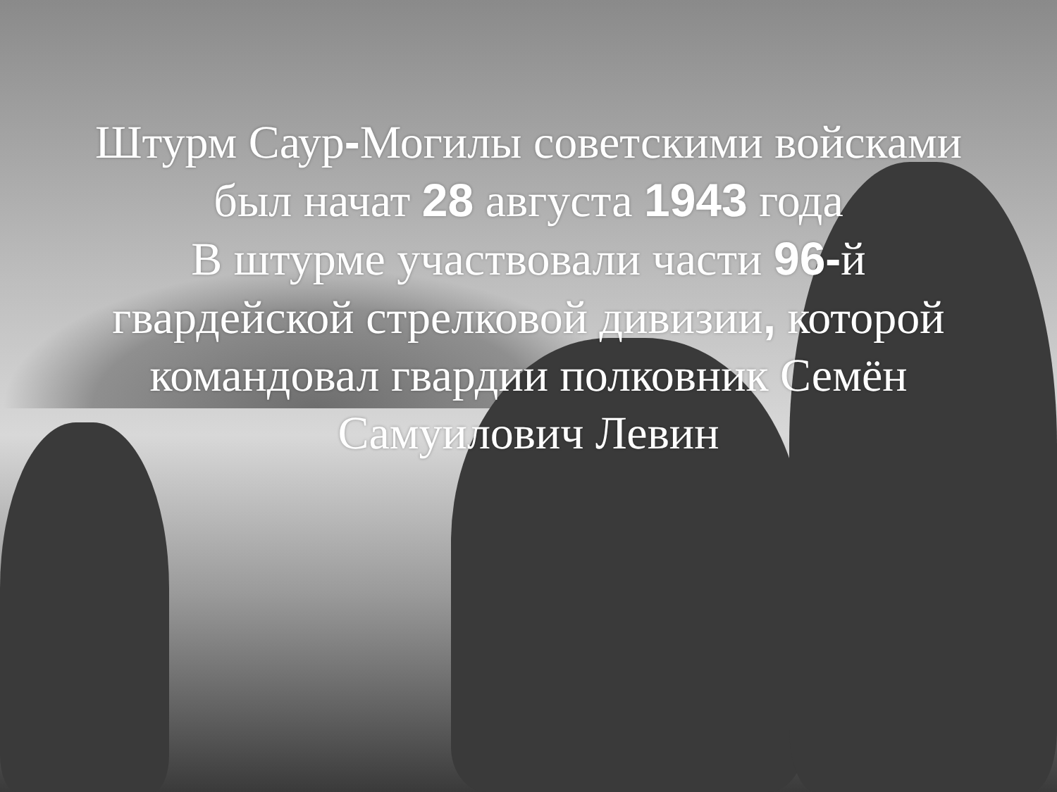Штурм Саур-Могилы советскими войсками
был начат 28 августа 1943 года
В штурме участвовали части 96-й
гвардейской стрелковой дивизии, которой
командовал гвардии полковник Семён
Самуилович Левин